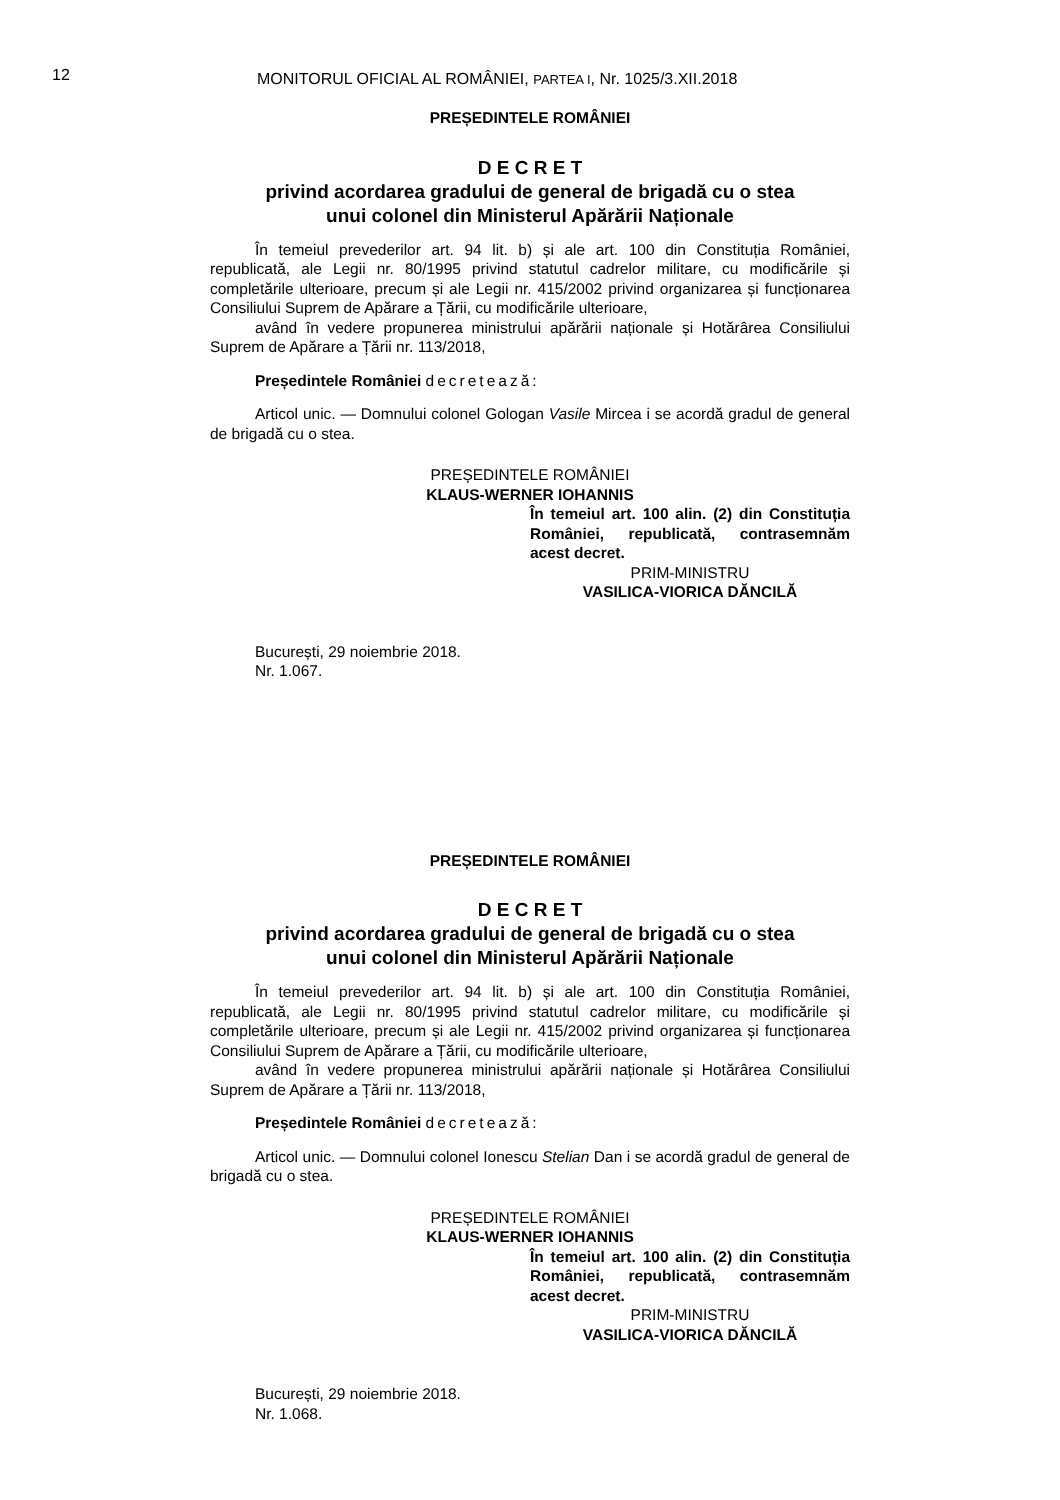12
MONITORUL OFICIAL AL ROMÂNIEI, PARTEA I, Nr. 1025/3.XII.2018
PREȘEDINTELE ROMÂNIEI
D E C R E T
privind acordarea gradului de general de brigadă cu o stea
unui colonel din Ministerul Apărării Naționale
În temeiul prevederilor art. 94 lit. b) și ale art. 100 din Constituția României, republicată, ale Legii nr. 80/1995 privind statutul cadrelor militare, cu modificările și completările ulterioare, precum și ale Legii nr. 415/2002 privind organizarea și funcționarea Consiliului Suprem de Apărare a Țării, cu modificările ulterioare,
având în vedere propunerea ministrului apărării naționale și Hotărârea Consiliului Suprem de Apărare a Țării nr. 113/2018,
Președintele României decretează:
Articol unic. — Domnului colonel Gologan Vasile Mircea i se acordă gradul de general de brigadă cu o stea.
PREȘEDINTELE ROMÂNIEI
KLAUS-WERNER IOHANNIS
În temeiul art. 100 alin. (2) din Constituția României, republicată, contrasemnăm acest decret.
PRIM-MINISTRU
VASILICA-VIORICA DĂNCILĂ
București, 29 noiembrie 2018.
Nr. 1.067.
PREȘEDINTELE ROMÂNIEI
D E C R E T
privind acordarea gradului de general de brigadă cu o stea
unui colonel din Ministerul Apărării Naționale
În temeiul prevederilor art. 94 lit. b) și ale art. 100 din Constituția României, republicată, ale Legii nr. 80/1995 privind statutul cadrelor militare, cu modificările și completările ulterioare, precum și ale Legii nr. 415/2002 privind organizarea și funcționarea Consiliului Suprem de Apărare a Țării, cu modificările ulterioare,
având în vedere propunerea ministrului apărării naționale și Hotărârea Consiliului Suprem de Apărare a Țării nr. 113/2018,
Președintele României decretează:
Articol unic. — Domnului colonel Ionescu Stelian Dan i se acordă gradul de general de brigadă cu o stea.
PREȘEDINTELE ROMÂNIEI
KLAUS-WERNER IOHANNIS
În temeiul art. 100 alin. (2) din Constituția României, republicată, contrasemnăm acest decret.
PRIM-MINISTRU
VASILICA-VIORICA DĂNCILĂ
București, 29 noiembrie 2018.
Nr. 1.068.